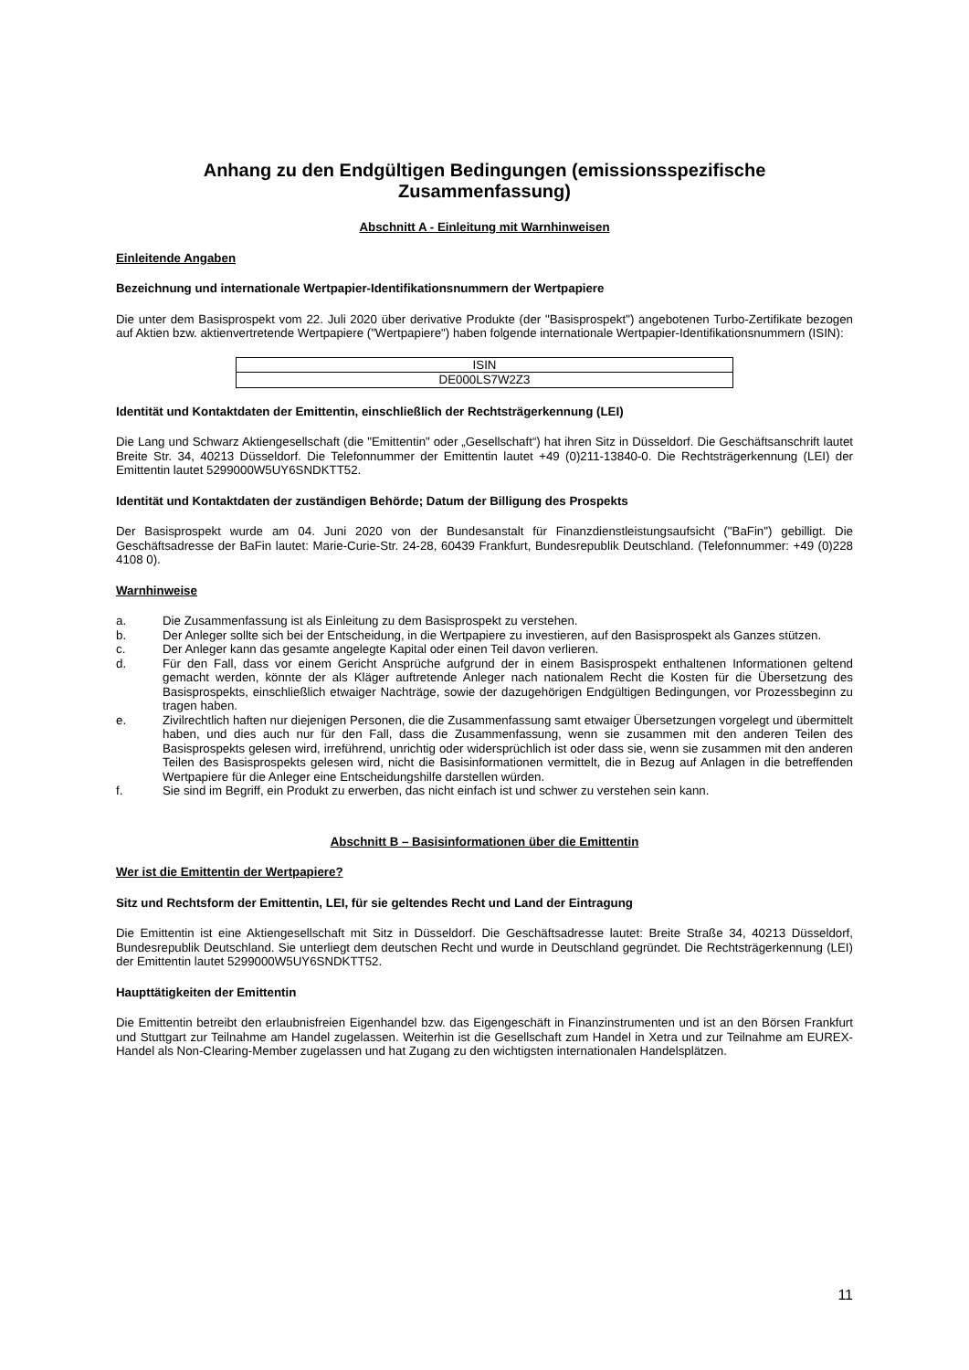Anhang zu den Endgültigen Bedingungen (emissionsspezifische Zusammenfassung)
Abschnitt A - Einleitung mit Warnhinweisen
Einleitende Angaben
Bezeichnung und internationale Wertpapier-Identifikationsnummern der Wertpapiere
Die unter dem Basisprospekt vom 22. Juli 2020 über derivative Produkte (der "Basisprospekt") angebotenen Turbo-Zertifikate bezogen auf Aktien bzw. aktienvertretende Wertpapiere ("Wertpapiere") haben folgende internationale Wertpapier-Identifikationsnummern (ISIN):
| ISIN |
| DE000LS7W2Z3 |
Identität und Kontaktdaten der Emittentin, einschließlich der Rechtsträgerkennung (LEI)
Die Lang und Schwarz Aktiengesellschaft (die "Emittentin" oder „Gesellschaft“) hat ihren Sitz in Düsseldorf. Die Geschäftsanschrift lautet Breite Str. 34, 40213 Düsseldorf. Die Telefonnummer der Emittentin lautet +49 (0)211-13840-0. Die Rechtsträgerkennung (LEI) der Emittentin lautet 5299000W5UY6SNDKTT52.
Identität und Kontaktdaten der zuständigen Behörde; Datum der Billigung des Prospekts
Der Basisprospekt wurde am 04. Juni 2020 von der Bundesanstalt für Finanzdienstleistungsaufsicht ("BaFin") gebilligt. Die Geschäftsadresse der BaFin lautet: Marie-Curie-Str. 24-28, 60439 Frankfurt, Bundesrepublik Deutschland. (Telefonnummer: +49 (0)228 4108 0).
Warnhinweise
a. Die Zusammenfassung ist als Einleitung zu dem Basisprospekt zu verstehen.
b. Der Anleger sollte sich bei der Entscheidung, in die Wertpapiere zu investieren, auf den Basisprospekt als Ganzes stützen.
c. Der Anleger kann das gesamte angelegte Kapital oder einen Teil davon verlieren.
d. Für den Fall, dass vor einem Gericht Ansprüche aufgrund der in einem Basisprospekt enthaltenen Informationen geltend gemacht werden, könnte der als Kläger auftretende Anleger nach nationalem Recht die Kosten für die Übersetzung des Basisprospekts, einschließlich etwaiger Nachträge, sowie der dazugehörigen Endgültigen Bedingungen, vor Prozessbeginn zu tragen haben.
e. Zivilrechtlich haften nur diejenigen Personen, die die Zusammenfassung samt etwaiger Übersetzungen vorgelegt und übermittelt haben, und dies auch nur für den Fall, dass die Zusammenfassung, wenn sie zusammen mit den anderen Teilen des Basisprospekts gelesen wird, irreführend, unrichtig oder widersprüchlich ist oder dass sie, wenn sie zusammen mit den anderen Teilen des Basisprospekts gelesen wird, nicht die Basisinformationen vermittelt, die in Bezug auf Anlagen in die betreffenden Wertpapiere für die Anleger eine Entscheidungshilfe darstellen würden.
f. Sie sind im Begriff, ein Produkt zu erwerben, das nicht einfach ist und schwer zu verstehen sein kann.
Abschnitt B – Basisinformationen über die Emittentin
Wer ist die Emittentin der Wertpapiere?
Sitz und Rechtsform der Emittentin, LEI, für sie geltendes Recht und Land der Eintragung
Die Emittentin ist eine Aktiengesellschaft mit Sitz in Düsseldorf. Die Geschäftsadresse lautet: Breite Straße 34, 40213 Düsseldorf, Bundesrepublik Deutschland. Sie unterliegt dem deutschen Recht und wurde in Deutschland gegründet. Die Rechtsträgerkennung (LEI) der Emittentin lautet 5299000W5UY6SNDKTT52.
Haupttätigkeiten der Emittentin
Die Emittentin betreibt den erlaubnisfreien Eigenhandel bzw. das Eigengeschäft in Finanzinstrumenten und ist an den Börsen Frankfurt und Stuttgart zur Teilnahme am Handel zugelassen. Weiterhin ist die Gesellschaft zum Handel in Xetra und zur Teilnahme am EUREX-Handel als Non-Clearing-Member zugelassen und hat Zugang zu den wichtigsten internationalen Handelsplätzen.
11